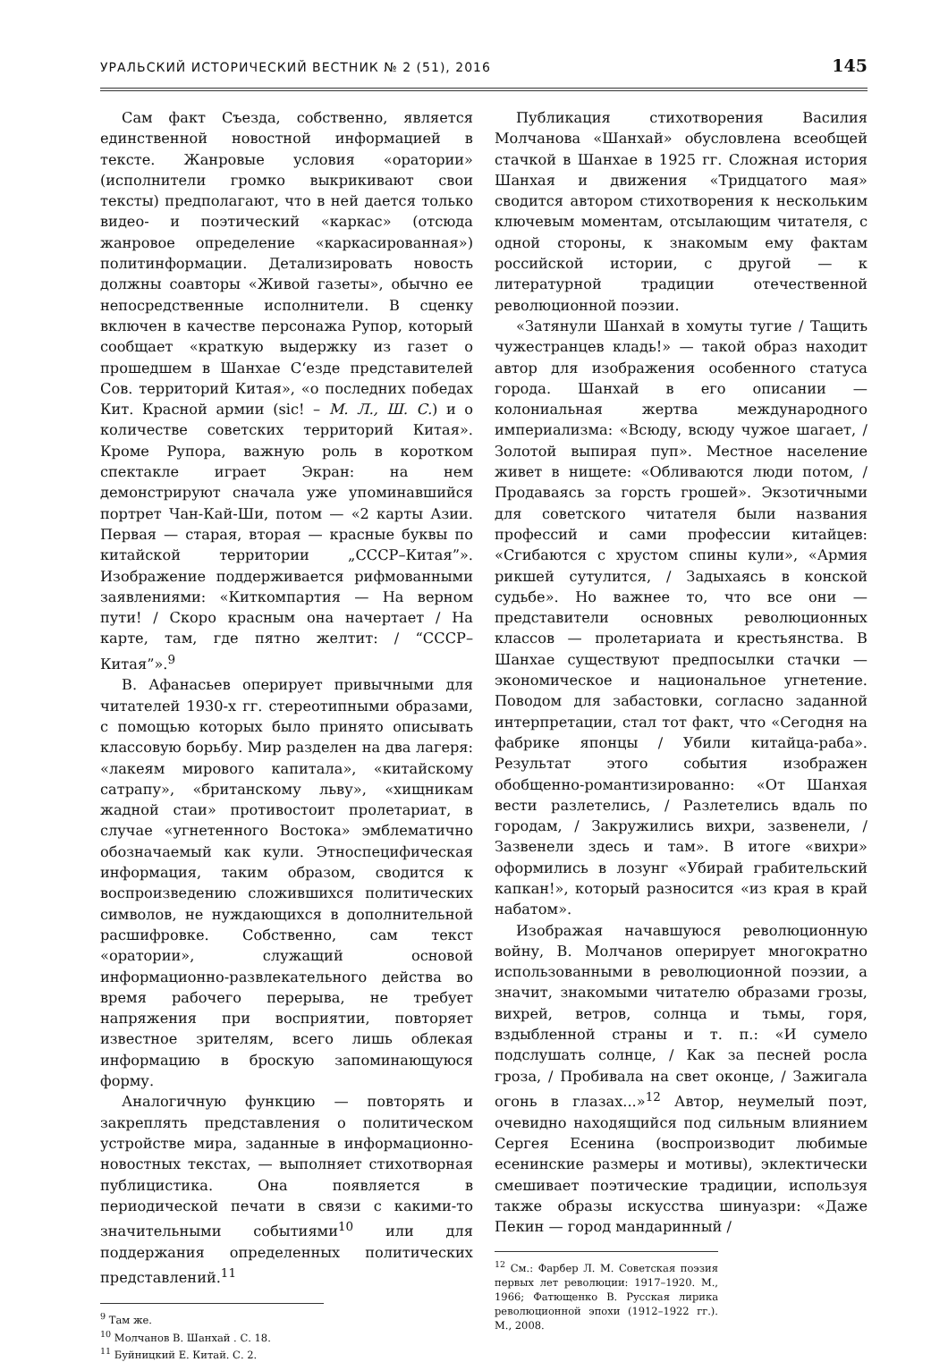УРАЛЬСКИЙ ИСТОРИЧЕСКИЙ ВЕСТНИК № 2 (51), 2016 145
Сам факт Съезда, собственно, является единственной новостной информацией в тексте. Жанровые условия «оратории» (исполнители громко выкрикивают свои тексты) предполагают, что в ней дается только видео- и поэтический «каркас» (отсюда жанровое определение «каркасированная») политинформации. Детализировать новость должны соавторы «Живой газеты», обычно ее непосредственные исполнители. В сценку включен в качестве персонажа Рупор, который сообщает «краткую выдержку из газет о прошедшем в Шанхае С‘езде представителей Сов. территорий Китая», «о последних победах Кит. Красной армии (sic! – М. Л., Ш. С.) и о количестве советских территорий Китая». Кроме Рупора, важную роль в коротком спектакле играет Экран: на нем демонстрируют сначала уже упоминавшийся портрет Чан-Кай-Ши, потом — «2 карты Азии. Первая — старая, вторая — красные буквы по китайской территории „СССР–Китая”». Изображение поддерживается рифмованными заявлениями: «Киткомпартия — На верном пути! / Скоро красным она начертает / На карте, там, где пятно желтит: / “СССР–Китая”».<sup>9</sup>
В. Афанасьев оперирует привычными для читателей 1930-х гг. стереотипными образами, с помощью которых было принято описывать классовую борьбу. Мир разделен на два лагеря: «лакеям мирового капитала», «китайскому сатрапу», «британскому льву», «хищникам жадной стаи» противостоит пролетариат, в случае «угнетенного Востока» эмблематично обозначаемый как кули. Этноспецифическая информация, таким образом, сводится к воспроизведению сложившихся политических символов, не нуждающихся в дополнительной расшифровке. Собственно, сам текст «оратории», служащий основой информационно-развлекательного действа во время рабочего перерыва, не требует напряжения при восприятии, повторяет известное зрителям, всего лишь облекая информацию в броскую запоминающуюся форму.
Аналогичную функцию — повторять и закреплять представления о политическом устройстве мира, заданные в информационно-новостных текстах, — выполняет стихотворная публицистика. Она появляется в периодической печати в связи с какими-то значительными событиями<sup>10</sup> или для поддержания определенных политических представлений.<sup>11</sup>
<sup>9</sup> Там же.
<sup>10</sup> Молчанов В. Шанхай . С. 18.
<sup>11</sup> Буйницкий Е. Китай. С. 2.
Публикация стихотворения Василия Молчанова «Шанхай» обусловлена всеобщей стачкой в Шанхае в 1925 гг. Сложная история Шанхая и движения «Тридцатого мая» сводится автором стихотворения к нескольким ключевым моментам, отсылающим читателя, с одной стороны, к знакомым ему фактам российской истории, с другой — к литературной традиции отечественной революционной поэзии.
«Затянули Шанхай в хомуты тугие / Тащить чужестранцев кладь!» — такой образ находит автор для изображения особенного статуса города. Шанхай в его описании — колониальная жертва международного империализма: «Всюду, всюду чужое шагает, / Золотой выпирая пуп». Местное население живет в нищете: «Обливаются люди потом, / Продаваясь за горсть грошей». Экзотичными для советского читателя были названия профессий и сами профессии китайцев: «Сгибаются с хрустом спины кули», «Армия рикшей сутулится, / Задыхаясь в конской судьбе». Но важнее то, что все они — представители основных революционных классов — пролетариата и крестьянства. В Шанхае существуют предпосылки стачки — экономическое и национальное угнетение. Поводом для забастовки, согласно заданной интерпретации, стал тот факт, что «Сегодня на фабрике японцы / Убили китайца-раба». Результат этого события изображен обобщенно-романтизированно: «От Шанхая вести разлетелись, / Разлетелись вдаль по городам, / Закружились вихри, зазвенели, / Зазвенели здесь и там». В итоге «вихри» оформились в лозунг «Убирай грабительский капкан!», который разносится «из края в край набатом».
Изображая начавшуюся революционную войну, В. Молчанов оперирует многократно использованными в революционной поэзии, а значит, знакомыми читателю образами грозы, вихрей, ветров, солнца и тьмы, горя, вздыбленной страны и т. п.: «И сумело подслушать солнце, / Как за песней росла гроза, / Пробивала на свет оконце, / Зажигала огонь в глазах...»<sup>12</sup> Автор, неумелый поэт, очевидно находящийся под сильным влиянием Сергея Есенина (воспроизводит любимые есенинские размеры и мотивы), эклектически смешивает поэтические традиции, используя также образы искусства шинуазри: «Даже Пекин — город мандаринный /
<sup>12</sup> См.: Фарбер Л. М. Советская поэзия первых лет революции: 1917–1920. М., 1966; Фатющенко В. Русская лирика революционной эпохи (1912–1922 гг.). М., 2008.